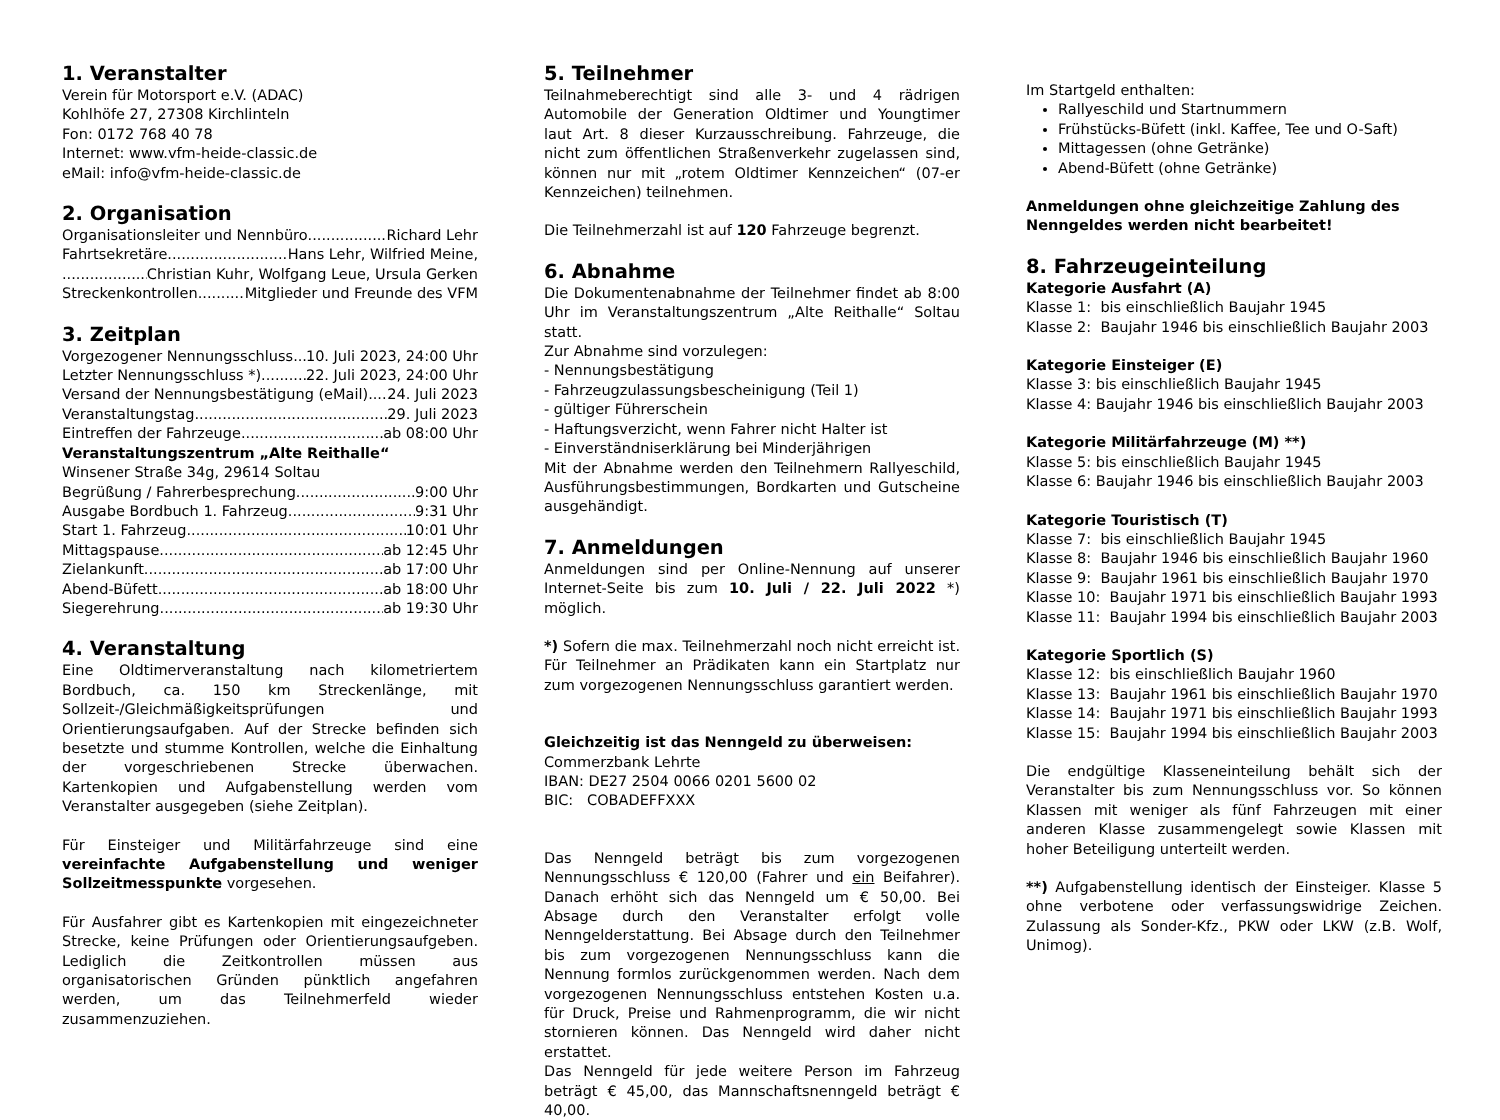1. Veranstalter
Verein für Motorsport e.V. (ADAC)
Kohlhöfe 27, 27308 Kirchlinteln
Fon: 0172 768 40 78
Internet: www.vfm-heide-classic.de
eMail: info@vfm-heide-classic.de
2. Organisation
Organisationsleiter und Nennbüro Richard Lehr
Fahrtsekretäre Hans Lehr, Wilfried Meine,
Christian Kuhr, Wolfgang Leue, Ursula Gerken
Streckenkontrollen Mitglieder und Freunde des VFM
3. Zeitplan
Vorgezogener Nennungsschluss 10. Juli 2023, 24:00 Uhr
Letzter Nennungsschluss *) 22. Juli 2023, 24:00 Uhr
Versand der Nennungsbestätigung (eMail) 24. Juli 2023
Veranstaltungstag 29. Juli 2023
Eintreffen der Fahrzeuge ab 08:00 Uhr
Veranstaltungszentrum „Alte Reithalle“
Winsener Straße 34g, 29614 Soltau
Begrüßung / Fahrerbesprechung 9:00 Uhr
Ausgabe Bordbuch 1. Fahrzeug 9:31 Uhr
Start 1. Fahrzeug 10:01 Uhr
Mittagspause ab 12:45 Uhr
Zielankunft ab 17:00 Uhr
Abend-Büfett ab 18:00 Uhr
Siegerehrung ab 19:30 Uhr
4. Veranstaltung
Eine Oldtimerveranstaltung nach kilometriertem Bordbuch, ca. 150 km Streckenlänge, mit Sollzeit-/Gleichmäßigkeitsprüfungen und Orientierungsaufgaben. Auf der Strecke befinden sich besetzte und stumme Kontrollen, welche die Einhaltung der vorgeschriebenen Strecke überwachen. Kartenkopien und Aufgabenstellung werden vom Veranstalter ausgegeben (siehe Zeitplan).
Für Einsteiger und Militärfahrzeuge sind eine vereinfachte Aufgabenstellung und weniger Sollzeitmesspunkte vorgesehen.
Für Ausfahrer gibt es Kartenkopien mit eingezeichneter Strecke, keine Prüfungen oder Orientierungsaufgeben. Lediglich die Zeitkontrollen müssen aus organisatorischen Gründen pünktlich angefahren werden, um das Teilnehmerfeld wieder zusammenzuziehen.
5. Teilnehmer
Teilnahmeberechtigt sind alle 3- und 4 rädrigen Automobile der Generation Oldtimer und Youngtimer laut Art. 8 dieser Kurzausschreibung. Fahrzeuge, die nicht zum öffentlichen Straßenverkehr zugelassen sind, können nur mit „rotem Oldtimer Kennzeichen“ (07-er Kennzeichen) teilnehmen.
Die Teilnehmerzahl ist auf 120 Fahrzeuge begrenzt.
6. Abnahme
Die Dokumentenabnahme der Teilnehmer findet ab 8:00 Uhr im Veranstaltungszentrum „Alte Reithalle“ Soltau statt.
Zur Abnahme sind vorzulegen:
- Nennungsbestätigung
- Fahrzeugzulassungsbescheinigung (Teil 1)
- gültiger Führerschein
- Haftungsverzicht, wenn Fahrer nicht Halter ist
- Einverständniserklärung bei Minderjährigen
Mit der Abnahme werden den Teilnehmern Rallyeschild, Ausführungsbestimmungen, Bordkarten und Gutscheine ausgehändigt.
7. Anmeldungen
Anmeldungen sind per Online-Nennung auf unserer Internet-Seite bis zum 10. Juli / 22. Juli 2022 *) möglich.
*) Sofern die max. Teilnehmerzahl noch nicht erreicht ist. Für Teilnehmer an Prädikaten kann ein Startplatz nur zum vorgezogenen Nennungsschluss garantiert werden.
Gleichzeitig ist das Nenngeld zu überweisen:
Commerzbank Lehrte
IBAN: DE27 2504 0066 0201 5600 02
BIC: COBADEFFXXX
Das Nenngeld beträgt bis zum vorgezogenen Nennungsschluss € 120,00 (Fahrer und ein Beifahrer). Danach erhöht sich das Nenngeld um € 50,00. Bei Absage durch den Veranstalter erfolgt volle Nenngelderstattung. Bei Absage durch den Teilnehmer bis zum vorgezogenen Nennungsschluss kann die Nennung formlos zurückgenommen werden. Nach dem vorgezogenen Nennungsschluss entstehen Kosten u.a. für Druck, Preise und Rahmenprogramm, die wir nicht stornieren können. Das Nenngeld wird daher nicht erstattet.
Das Nenngeld für jede weitere Person im Fahrzeug beträgt € 45,00, das Mannschaftsnenngeld beträgt € 40,00.
Im Startgeld enthalten:
Rallyeschild und Startnummern
Frühstücks-Büfett (inkl. Kaffee, Tee und O-Saft)
Mittagessen (ohne Getränke)
Abend-Büfett (ohne Getränke)
Anmeldungen ohne gleichzeitige Zahlung des Nenngeldes werden nicht bearbeitet!
8. Fahrzeugeinteilung
Kategorie Ausfahrt (A)
Klasse 1: bis einschließlich Baujahr 1945
Klasse 2: Baujahr 1946 bis einschließlich Baujahr 2003
Kategorie Einsteiger (E)
Klasse 3: bis einschließlich Baujahr 1945
Klasse 4: Baujahr 1946 bis einschließlich Baujahr 2003
Kategorie Militärfahrzeuge (M) **)
Klasse 5: bis einschließlich Baujahr 1945
Klasse 6: Baujahr 1946 bis einschließlich Baujahr 2003
Kategorie Touristisch (T)
Klasse 7: bis einschließlich Baujahr 1945
Klasse 8: Baujahr 1946 bis einschließlich Baujahr 1960
Klasse 9: Baujahr 1961 bis einschließlich Baujahr 1970
Klasse 10: Baujahr 1971 bis einschließlich Baujahr 1993
Klasse 11: Baujahr 1994 bis einschließlich Baujahr 2003
Kategorie Sportlich (S)
Klasse 12: bis einschließlich Baujahr 1960
Klasse 13: Baujahr 1961 bis einschließlich Baujahr 1970
Klasse 14: Baujahr 1971 bis einschließlich Baujahr 1993
Klasse 15: Baujahr 1994 bis einschließlich Baujahr 2003
Die endgültige Klasseneinteilung behält sich der Veranstalter bis zum Nennungsschluss vor. So können Klassen mit weniger als fünf Fahrzeugen mit einer anderen Klasse zusammengelegt sowie Klassen mit hoher Beteiligung unterteilt werden.
**) Aufgabenstellung identisch der Einsteiger. Klasse 5 ohne verbotene oder verfassungswidrige Zeichen. Zulassung als Sonder-Kfz., PKW oder LKW (z.B. Wolf, Unimog).